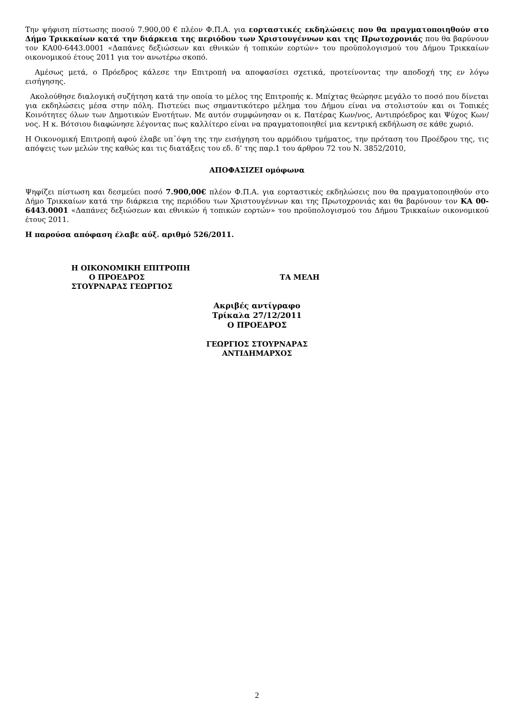Την ψήφιση πίστωσης ποσού 7.900,00 € πλέον Φ.Π.Α. για εορταστικές εκδηλώσεις που θα πραγματοποιηθούν στο Δήμο Τρικκαίων κατά την διάρκεια της περιόδου των Χριστουγέννων και της Πρωτοχρονιάς που θα βαρύνουν τον ΚΑ00-6443.0001 «Δαπάνες δεξιώσεων και εθνικών ή τοπικών εορτών» του προϋπολογισμού του Δήμου Τρικκαίων οικονομικού έτους 2011 για τον ανωτέρω σκοπό.
Αμέσως μετά, ο Πρόεδρος κάλεσε την Επιτροπή να αποφασίσει σχετικά, προτείνοντας την αποδοχή της εν λόγω εισήγησης.
Ακολούθησε διαλογική συζήτηση κατά την οποία το μέλος της Επιτροπής κ. Μπίχτας θεώρησε μεγάλο το ποσό που δίνεται για εκδηλώσεις μέσα στην πόλη. Πιστεύει πως σημαντικότερο μέλημα του Δήμου είναι να στολιστούν και οι Τοπικές Κοινότητες όλων των Δημοτικών Ενοτήτων. Με αυτόν συμφώνησαν οι κ. Πατέρας Κων/νος, Αντιπρόεδρος και Ψύχος Κων/νος. Η κ. Βότσιου διαφώνησε λέγοντας πως καλλίτερο είναι να πραγματοποιηθεί μια κεντρική εκδήλωση σε κάθε χωριό.
Η Οικονομική Επιτροπή αφού έλαβε υπ᾽όψη της την εισήγηση του αρμόδιου τμήματος, την πρόταση του Προέδρου της, τις απόψεις των μελών της καθώς και τις διατάξεις του εδ. δ’ της παρ.1 του άρθρου 72 του Ν. 3852/2010,
ΑΠΟΦΑΣΙΖΕΙ ομόφωνα
Ψηφίζει πίστωση και δεσμεύει ποσό 7.900,00€ πλέον Φ.Π.Α. για εορταστικές εκδηλώσεις που θα πραγματοποιηθούν στο Δήμο Τρικκαίων κατά την διάρκεια της περιόδου των Χριστουγέννων και της Πρωτοχρονιάς και θα βαρύνουν τον ΚΑ 00-6443.0001 «Δαπάνες δεξιώσεων και εθνικών ή τοπικών εορτών» του προϋπολογισμού του Δήμου Τρικκαίων οικονομικού έτους 2011.
Η παρούσα απόφαση έλαβε αύξ. αριθμό 526/2011.
Η ΟΙΚΟΝΟΜΙΚΗ ΕΠΙΤΡΟΠΗ
Ο ΠΡΟΕΔΡΟΣ
ΣΤΟΥΡΝΑΡΑΣ ΓΕΩΡΓΙΟΣ
ΤΑ ΜΕΛΗ
Ακριβές αντίγραφο
Τρίκαλα 27/12/2011
Ο ΠΡΟΕΔΡΟΣ
ΓΕΩΡΓΙΟΣ ΣΤΟΥΡΝΑΡΑΣ
ΑΝΤΙΔΗΜΑΡΧΟΣ
2